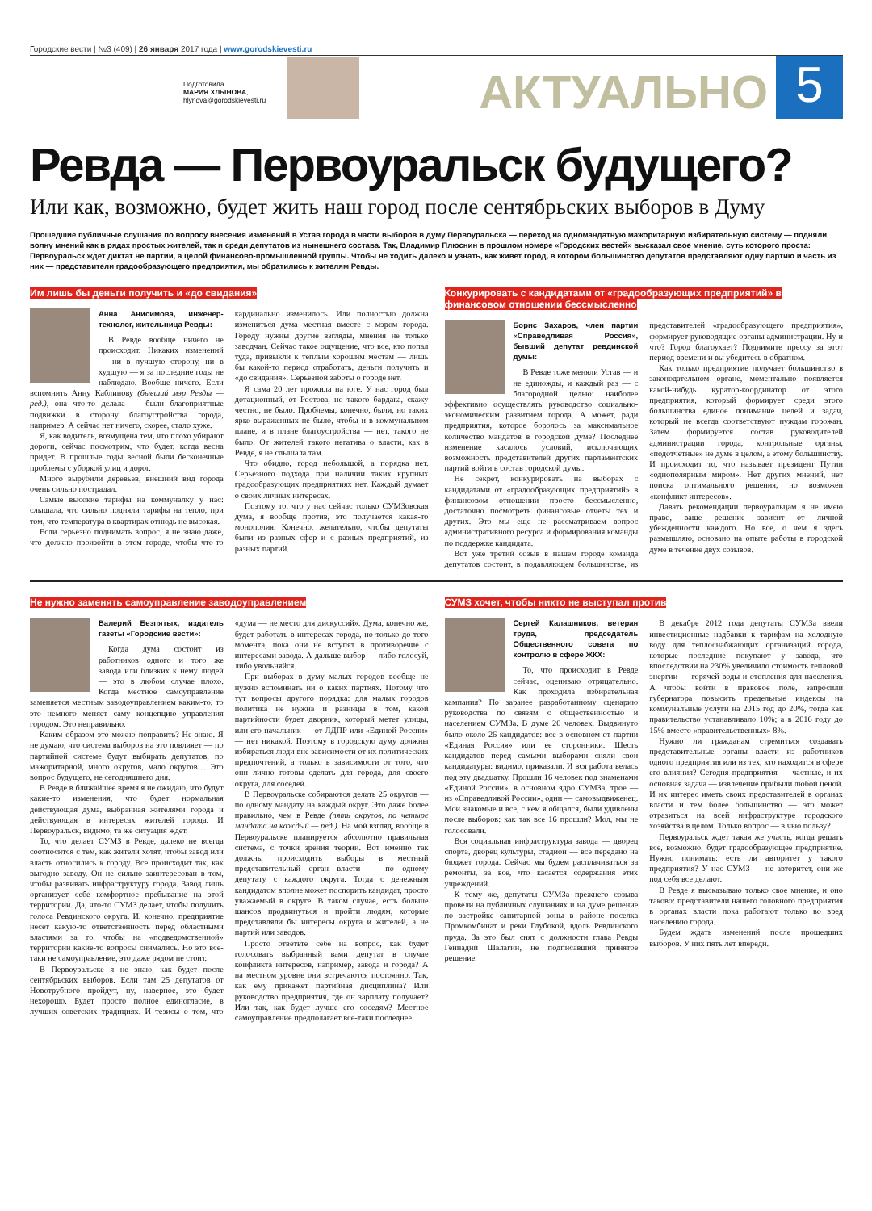Городские вести | №3 (409) | 26 января 2017 года | www.gorodskievesti.ru
Подготовила
МАРИЯ ХЛЫНОВА,
hlynova@gorodskievesti.ru
АКТУАЛЬНО
5
Ревда — Первоуральск будущего?
Или как, возможно, будет жить наш город после сентябрьских выборов в Думу
Прошедшие публичные слушания по вопросу внесения изменений в Устав города в части выборов в думу Первоуральска — переход на одномандатную мажоритарную избирательную систему — подняли волну мнений как в рядах простых жителей, так и среди депутатов из нынешнего состава. Так, Владимир Плюснин в прошлом номере «Городских вестей» высказал свое мнение, суть которого проста: Первоуральск ждет диктат не партии, а целой финансово-промышленной группы. Чтобы не ходить далеко и узнать, как живет город, в котором большинство депутатов представляют одну партию и часть из них — представители градообразующего предприятия, мы обратились к жителям Ревды.
Им лишь бы деньги получить и «до свидания»
Анна Анисимова, инженер-технолог, жительница Ревды:
В Ревде вообще ничего не происходит. Никаких изменений — ни в лучшую сторону, ни в худшую — я за последние годы не наблюдаю. Вообще ничего. Если вспомнить Анну Каблинову (бывший мэр Ревды — ред.), она что-то делала — были благоприятные подвижки в сторону благоустройства города, например. А сейчас нет ничего, скорее, стало хуже.
Я, как водитель, возмущена тем, что плохо убирают дороги, сейчас посмотрим, что будет, когда весна придет. В прошлые годы весной были бесконечные проблемы с уборкой улиц и дорог.
Много вырубили деревьев, внешний вид города очень сильно пострадал.
Самые высокие тарифы на коммуналку у нас: слышала, что сильно подняли тарифы на тепло, при том, что температура в квартирах отнюдь не высокая.
Если серьезно поднимать вопрос, я не знаю даже, что должно произойти в этом городе, чтобы что-то кардинально изменилось. Или полностью должна измениться дума местная вместе с мэром города. Городу нужны другие взгляды, мнения не только заводчан. Сейчас такое ощущение, что все, кто попал туда, привыкли к теплым хорошим местам — лишь бы какой-то период отработать, деньги получить и «до свидания». Серьезной заботы о городе нет.
Я сама 20 лет прожила на юге. У нас город был дотационный, от Ростова, но такого бардака, скажу честно, не было. Проблемы, конечно, были, но таких ярко-выраженных не было, чтобы и в коммунальном плане, и в плане благоустройства — нет, такого не было. От жителей такого негатива о власти, как в Ревде, я не слышала там.
Что обидно, город небольшой, а порядка нет. Серьезного подхода при наличии таких крупных градообразующих предприятиях нет. Каждый думает о своих личных интересах.
Поэтому то, что у нас сейчас только СУМЗовская дума, я вообще против, это получается какая-то монополия. Конечно, желательно, чтобы депутаты были из разных сфер и с разных предприятий, из разных партий.
Конкурировать с кандидатами от «градообразующих предприятий» в финансовом отношении бессмысленно
Борис Захаров, член партии «Справедливая Россия», бывший депутат ревдинской думы:
В Ревде тоже меняли Устав — и не единожды, и каждый раз — с благородной целью: наиболее эффективно осуществлять руководство социально-экономическим развитием города. А может, ради предприятия, которое боролось за максимальное количество мандатов в городской думе? Последнее изменение касалось условий, исключающих возможность представителей других парламентских партий войти в состав городской думы.
Не секрет, конкурировать на выборах с кандидатами от «градообразующих предприятий» в финансовом отношении просто бессмысленно, достаточно посмотреть финансовые отчеты тех и других. Это мы еще не рассматриваем вопрос административного ресурса и формирования команды по поддержке кандидата.
Вот уже третий созыв в нашем городе команда депутатов состоит, в подавляющем большинстве, из представителей «градообразующего предприятия», формирует руководящие органы администрации. Ну и что? Город благоухает? Поднимите прессу за этот период времени и вы убедитесь в обратном.
Как только предприятие получает большинство в законодательном органе, моментально появляется какой-нибудь куратор-координатор от этого предприятия, который формирует среди этого большинства единое понимание целей и задач, который не всегда соответствуют нуждам горожан. Затем формируется состав руководителей администрации города, контрольные органы, «подотчетные» не думе в целом, а этому большинству. И происходит то, что называет президент Путин «однополярным миром». Нет других мнений, нет поиска оптимального решения, но возможен «конфликт интересов».
Давать рекомендации первоуральцам я не имею право, ваше решение зависит от личной убежденности каждого. Но все, о чем я здесь размышляю, основано на опыте работы в городской думе в течение двух созывов.
Не нужно заменять самоуправление заводоуправлением
Валерий Безпятых, издатель газеты «Городские вести»:
Когда дума состоит из работников одного и того же завода или близких к нему людей — это в любом случае плохо. Когда местное самоуправление заменяется местным заводоуправлением каким-то, то это немного меняет саму концепцию управления городом. Это неправильно.
Каким образом это можно поправить? Не знаю. Я не думаю, что система выборов на это повлияет — по партийной системе будут выбирать депутатов, по мажоритарной, много округов, мало округов… Это вопрос будущего, не сегодняшнего дня.
В Ревде в ближайшее время я не ожидаю, что будут какие-то изменения, что будет нормальная действующая дума, выбранная жителями города и действующая в интересах жителей города. И Первоуральск, видимо, та же ситуация ждет.
То, что делает СУМЗ в Ревде, далеко не всегда соотносится с тем, как жители хотят, чтобы завод или власть относились к городу. Все происходит так, как выгодно заводу. Он не сильно заинтересован в том, чтобы развивать инфраструктуру города. Завод лишь организует себе комфортное пребывание на этой территории. Да, что-то СУМЗ делает, чтобы получить голоса Ревдинского округа. И, конечно, предприятие несет какую-то ответственность перед областными властями за то, чтобы на «подведомственной» территории какие-то вопросы снимались. Но это все-таки не самоуправление, это даже рядом не стоит.
В Первоуральске я не знаю, как будет после сентябрьских выборов. Если там 25 депутатов от Новотрубного пройдут, ну, наверное, это будет нехорошо. Будет просто полное единогласие, в лучших советских традициях. И тезисы о том, что «дума — не место для дискуссий». Дума, конечно же, будет работать в интересах города, но только до того момента, пока они не вступят в противоречие с интересами завода. А дальше выбор — либо голосуй, либо увольняйся.
При выборах в думу малых городов вообще не нужно вспоминать ни о каких партиях. Потому что тут вопросы другого порядка: для малых городов политика не нужна и разницы в том, какой партийности будет дворник, который метет улицы, или его начальник — от ЛДПР или «Единой России» — нет никакой. Поэтому в городскую думу должны избираться люди вне зависимости от их политических предпочтений, а только в зависимости от того, что они лично готовы сделать для города, для своего округа, для соседей.
В Первоуральске собираются делать 25 округов — по одному мандату на каждый округ. Это даже более правильно, чем в Ревде (пять округов, по четыре мандата на каждый — ред.). На мой взгляд, вообще в Первоуральске планируется абсолютно правильная система, с точки зрения теории. Вот именно так должны происходить выборы в местный представительный орган власти — по одному депутату с каждого округа. Тогда с денежным кандидатом вполне может поспорить кандидат, просто уважаемый в округе. В таком случае, есть больше шансов продвинуться и пройти людям, которые представляли бы интересы округа и жителей, а не партий или заводов.
Просто ответьте себе на вопрос, как будет голосовать выбранный вами депутат в случае конфликта интересов, например, завода и города? А на местном уровне они встречаются постоянно. Так, как ему прикажет партийная дисциплина? Или руководство предприятия, где он зарплату получает? Или так, как будет лучше его соседям? Местное самоуправление предполагает все-таки последнее.
СУМЗ хочет, чтобы никто не выступал против
Сергей Калашников, ветеран труда, председатель Общественного совета по контролю в сфере ЖКХ:
То, что происходит в Ревде сейчас, оцениваю отрицательно. Как проходила избирательная кампания? По заранее разработанному сценарию руководства по связям с общественностью и населением СУМЗа. В думе 20 человек. Выдвинуто было около 26 кандидатов: все в основном от партии «Единая Россия» или ее сторонники. Шесть кандидатов перед самыми выборами сняли свои кандидатуры: видимо, приказали. И вся работа велась под эту двадцатку. Прошли 16 человек под знаменами «Единой России», в основном ядро СУМЗа, трое — из «Справедливой России», один — самовыдвиженец. Мои знакомые и все, с кем я общался, были удивлены после выборов: как так все 16 прошли? Мол, мы не голосовали.
Вся социальная инфраструктура завода — дворец спорта, дворец культуры, стадион — все передано на бюджет города. Сейчас мы будем расплачиваться за ремонты, за все, что касается содержания этих учреждений.
К тому же, депутаты СУМЗа прежнего созыва провели на публичных слушаниях и на думе решение по застройке санитарной зоны в районе поселка Промкомбинат и реки Глубокой, вдоль Ревдинского пруда. За это был снят с должности глава Ревды Геннадий Шалагин, не подписавший принятое решение.
В декабре 2012 года депутаты СУМЗа ввели инвестиционные надбавки к тарифам на холодную воду для теплоснабжающих организаций города, которые последние покупают у завода, что впоследствии на 230% увеличило стоимость тепловой энергии — горячей воды и отопления для населения. А чтобы войти в правовое поле, запросили губернатора повысить предельные индексы на коммунальные услуги на 2015 год до 20%, тогда как правительство устанавливало 10%; а в 2016 году до 15% вместо «правительственных» 8%.
Нужно ли гражданам стремиться создавать представительные органы власти из работников одного предприятия или из тех, кто находится в сфере его влияния? Сегодня предприятия — частные, и их основная задача — извлечение прибыли любой ценой. И их интерес иметь своих представителей в органах власти и тем более большинство — это может отразиться на всей инфраструктуре городского хозяйства в целом. Только вопрос — в чью пользу?
Первоуральск ждет такая же участь, когда решать все, возможно, будет градообразующее предприятие. Нужно понимать: есть ли авторитет у такого предприятия? У нас СУМЗ — не авторитет, они же под себя все делают.
В Ревде я высказываю только свое мнение, и оно таково: представители нашего головного предприятия в органах власти пока работают только во вред населению города.
Будем ждать изменений после прошедших выборов. У них пять лет впереди.